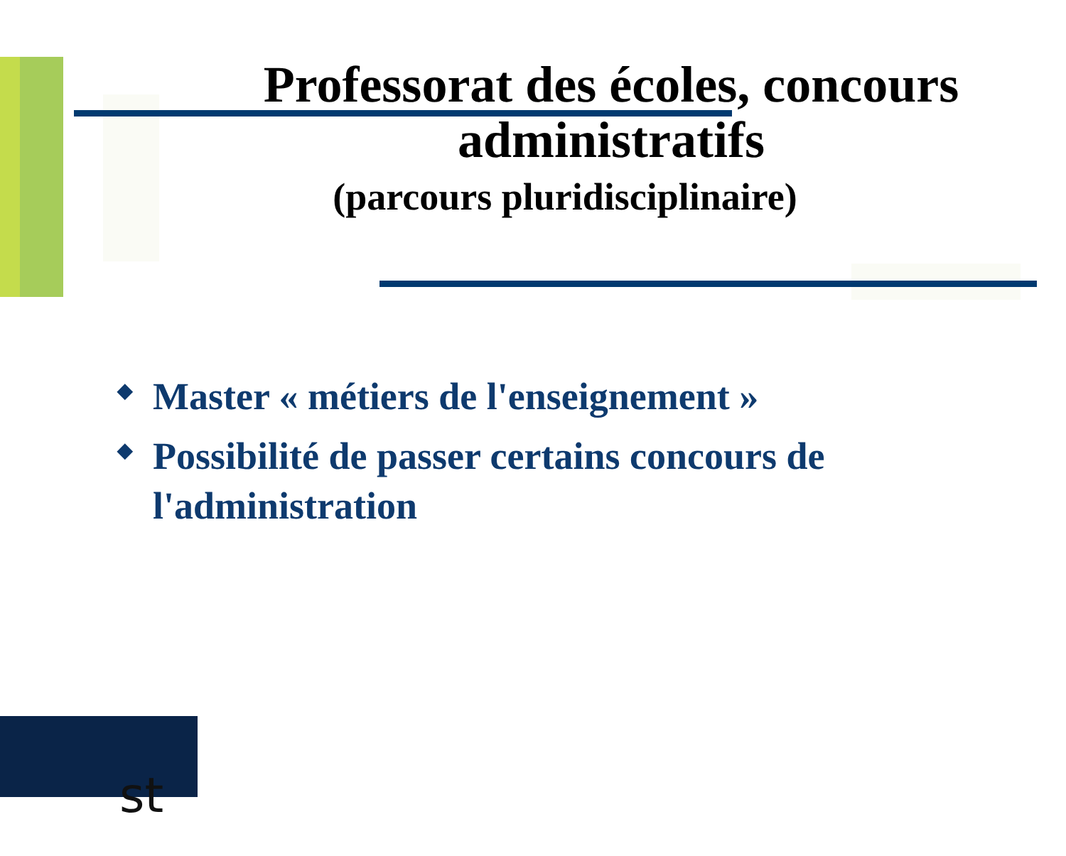Professorat des écoles, concours administratifs
(parcours pluridisciplinaire)
◆ Master « métiers de l'enseignement »
◆ Possibilité de passer certains concours de l'administration
st